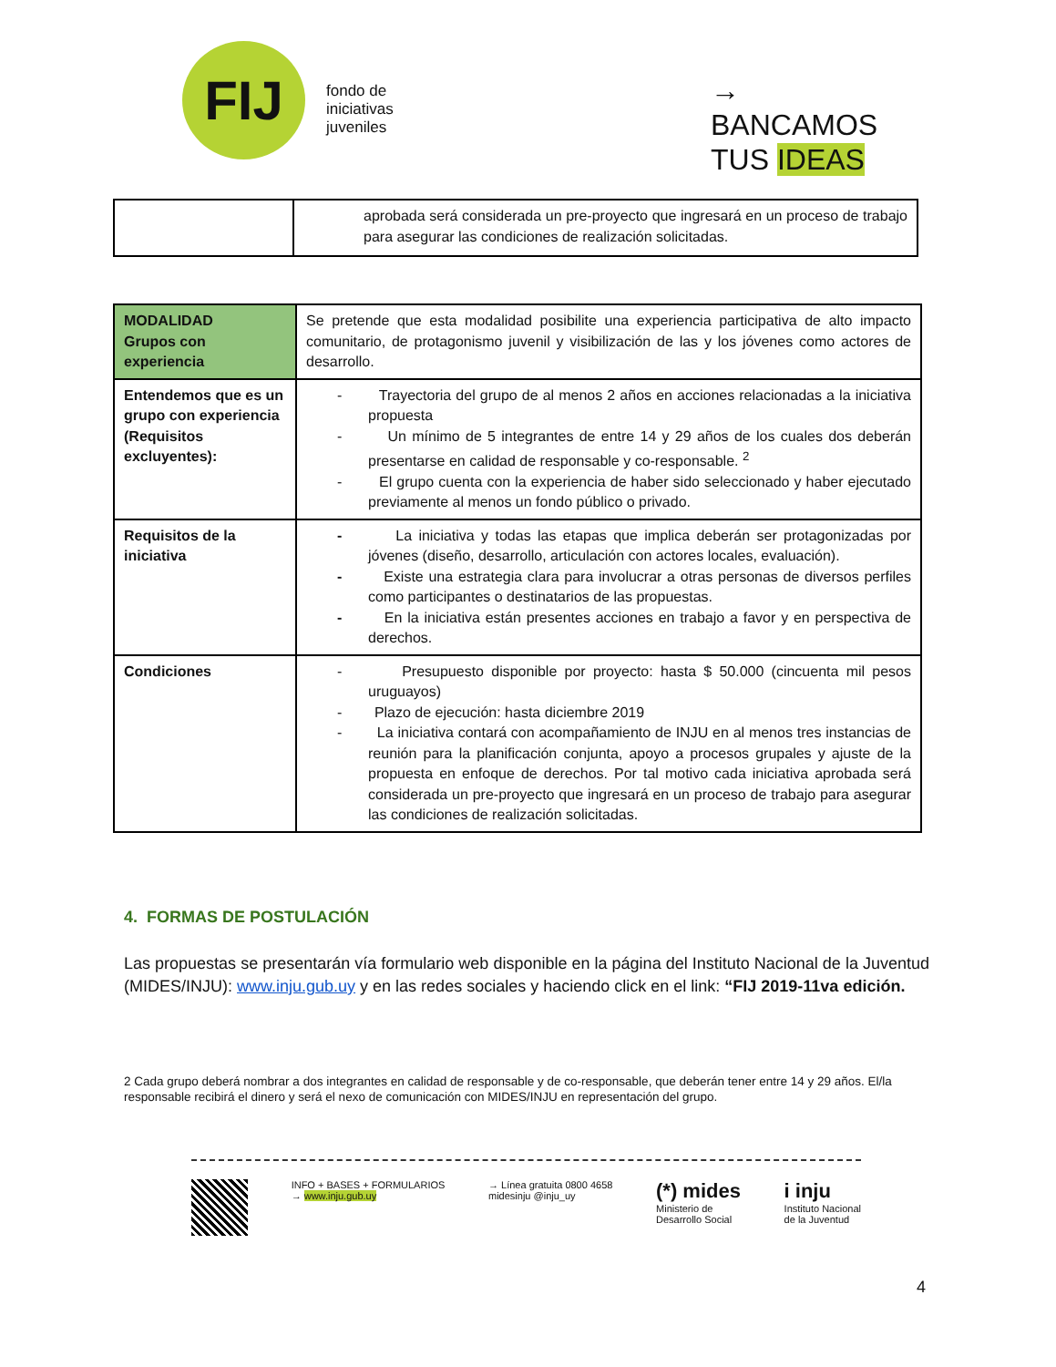FIJ
fondo de
iniciativas
juveniles
→ BANCAMOS
TUS IDEAS
| | aprobada será considerada un pre-proyecto que ingresará en un proceso de trabajo para asegurar las condiciones de realización solicitadas. |
| MODALIDAD Grupos con experiencia | Se pretende que esta modalidad posibilite una experiencia participativa de alto impacto comunitario, de protagonismo juvenil y visibilización de las y los jóvenes como actores de desarrollo. |
| Entendemos que es un grupo con experiencia (Requisitos excluyentes): | - Trayectoria del grupo de al menos 2 años en acciones relacionadas a la iniciativa propuesta - Un mínimo de 5 integrantes de entre 14 y 29 años de los cuales dos deberán presentarse en calidad de responsable y co-responsable. <sup>2</sup> - El grupo cuenta con la experiencia de haber sido seleccionado y haber ejecutado previamente al menos un fondo público o privado. |
| Requisitos de la iniciativa | - La iniciativa y todas las etapas que implica deberán ser protagonizadas por jóvenes (diseño, desarrollo, articulación con actores locales, evaluación). - Existe una estrategia clara para involucrar a otras personas de diversos perfiles como participantes o destinatarios de las propuestas. - En la iniciativa están presentes acciones en trabajo a favor y en perspectiva de derechos. |
| Condiciones | - Presupuesto disponible por proyecto: hasta $ 50.000 (cincuenta mil pesos uruguayos) - Plazo de ejecución: hasta diciembre 2019 - La iniciativa contará con acompañamiento de INJU en al menos tres instancias de reunión para la planificación conjunta, apoyo a procesos grupales y ajuste de la propuesta en enfoque de derechos. Por tal motivo cada iniciativa aprobada será considerada un pre-proyecto que ingresará en un proceso de trabajo para asegurar las condiciones de realización solicitadas. |
4. FORMAS DE POSTULACIÓN
Las propuestas se presentarán vía formulario web disponible en la página del Instituto Nacional de la Juventud (MIDES/INJU): www.inju.gub.uy y en las redes sociales y haciendo click en el link: “FIJ 2019-11va edición.
2 Cada grupo deberá nombrar a dos integrantes en calidad de responsable y de co-responsable, que deberán tener entre 14 y 29 años. El/la responsable recibirá el dinero y será el nexo de comunicación con MIDES/INJU en representación del grupo.
INFO + BASES + FORMULARIOS
→ www.inju.gub.uy
→ Línea gratuita 0800 4658
midesinju @inju_uy
(*) mides
Ministerio de
Desarrollo Social
i inju
Instituto Nacional
de la Juventud
4